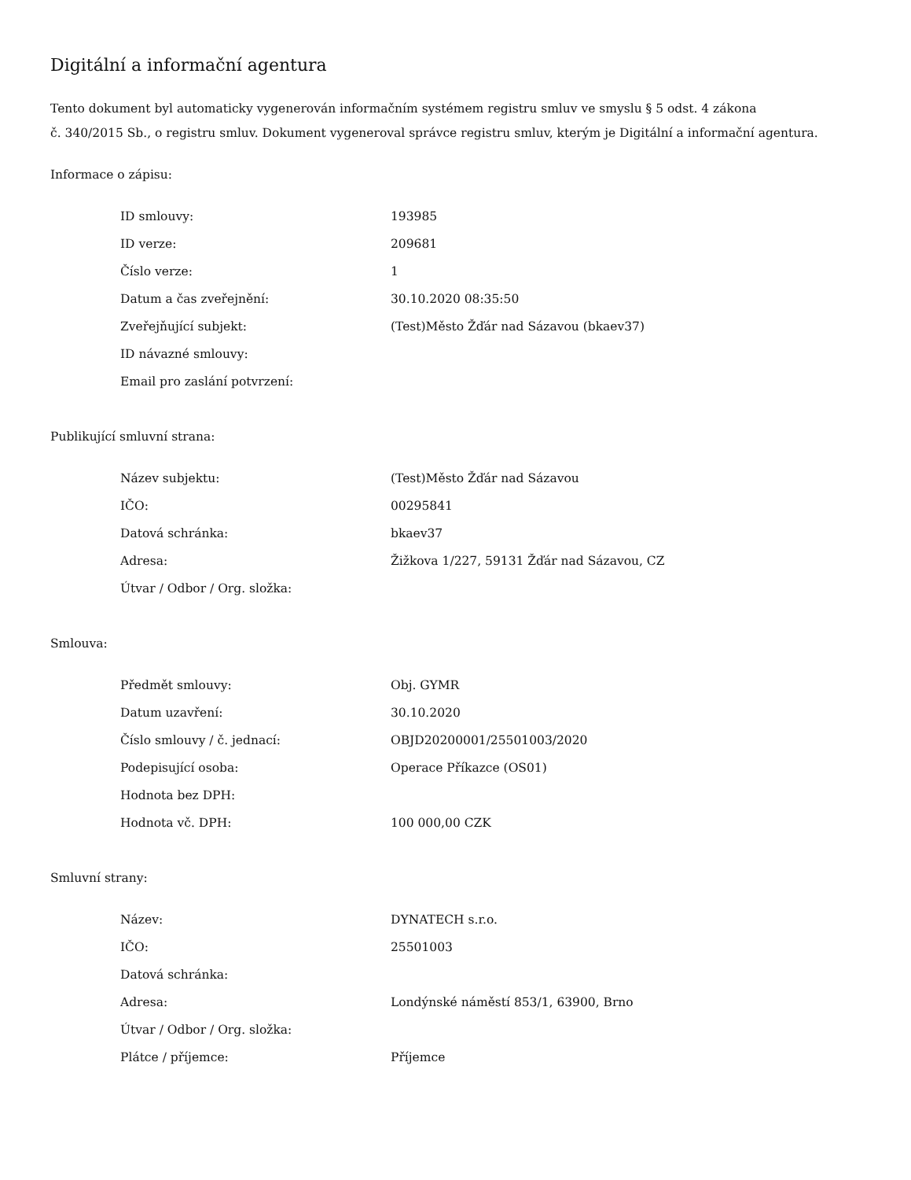Digitální a informační agentura
Tento dokument byl automaticky vygenerován informačním systémem registru smluv ve smyslu § 5 odst. 4 zákona
č. 340/2015 Sb., o registru smluv. Dokument vygeneroval správce registru smluv, kterým je Digitální a informační agentura.
Informace o zápisu:
| ID smlouvy: | 193985 |
| ID verze: | 209681 |
| Číslo verze: | 1 |
| Datum a čas zveřejnění: | 30.10.2020 08:35:50 |
| Zveřejňující subjekt: | (Test)Město Žďár nad Sázavou (bkaev37) |
| ID návazné smlouvy: | |
| Email pro zaslání potvrzení: | |
Publikující smluvní strana:
| Název subjektu: | (Test)Město Žďár nad Sázavou |
| IČO: | 00295841 |
| Datová schránka: | bkaev37 |
| Adresa: | Žižkova 1/227, 59131 Žďár nad Sázavou, CZ |
| Útvar / Odbor / Org. složka: | |
Smlouva:
| Předmět smlouvy: | Obj. GYMR |
| Datum uzavření: | 30.10.2020 |
| Číslo smlouvy / č. jednací: | OBJD20200001/25501003/2020 |
| Podepisující osoba: | Operace Příkazce (OS01) |
| Hodnota bez DPH: | |
| Hodnota vč. DPH: | 100 000,00 CZK |
Smluvní strany:
| Název: | DYNATECH s.r.o. |
| IČO: | 25501003 |
| Datová schránka: | |
| Adresa: | Londýnské náměstí 853/1, 63900, Brno |
| Útvar / Odbor / Org. složka: | |
| Plátce / příjemce: | Příjemce |